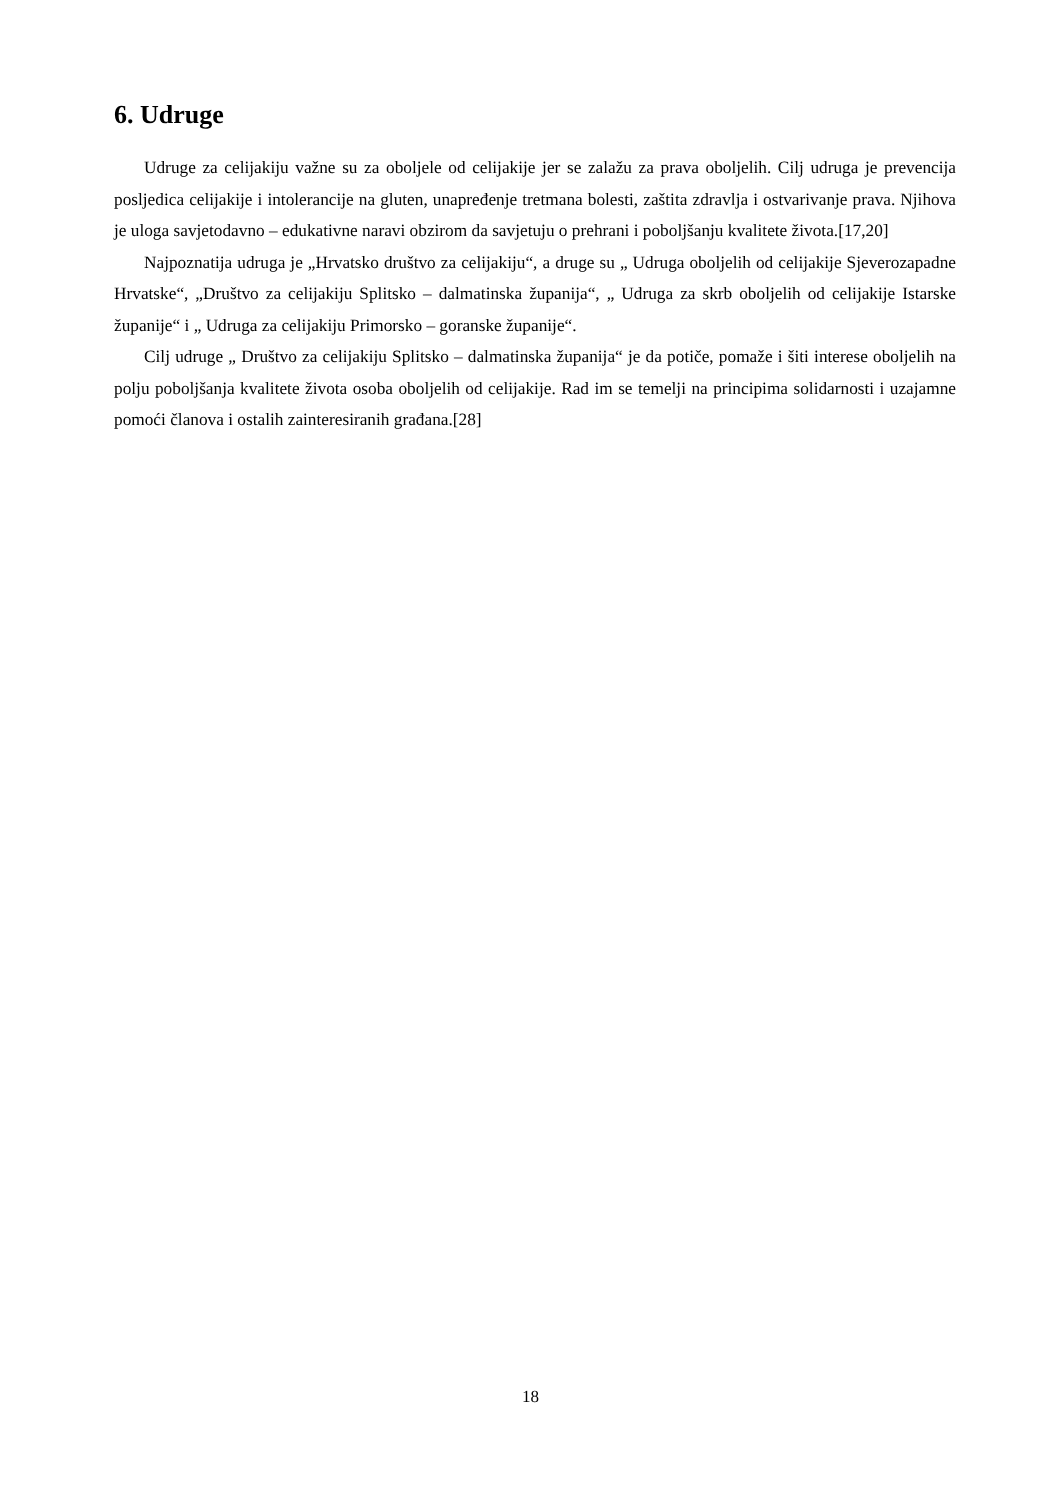6. Udruge
Udruge za celijakiju važne su za oboljele od celijakije jer se zalažu za prava oboljelih. Cilj udruga je prevencija posljedica celijakije i intolerancije na gluten, unapređenje tretmana bolesti, zaštita zdravlja i ostvarivanje prava. Njihova je uloga savjetodavno – edukativne naravi obzirom da savjetuju o prehrani i poboljšanju kvalitete života.[17,20]
Najpoznatija udruga je „Hrvatsko društvo za celijakiju“, a druge su „ Udruga oboljelih od celijakije Sjeverozapadne Hrvatske“, „Društvo za celijakiju Splitsko – dalmatinska županija“, „ Udruga za skrb oboljelih od celijakije Istarske županije“ i „ Udruga za celijakiju Primorsko – goranske županije“.
Cilj udruge „ Društvo za celijakiju Splitsko – dalmatinska županija“ je da potiče, pomaže i šiti interese oboljelih na polju poboljšanja kvalitete života osoba oboljelih od celijakije. Rad im se temelji na principima solidarnosti i uzajamne pomoći članova i ostalih zainteresiranih građana.[28]
18